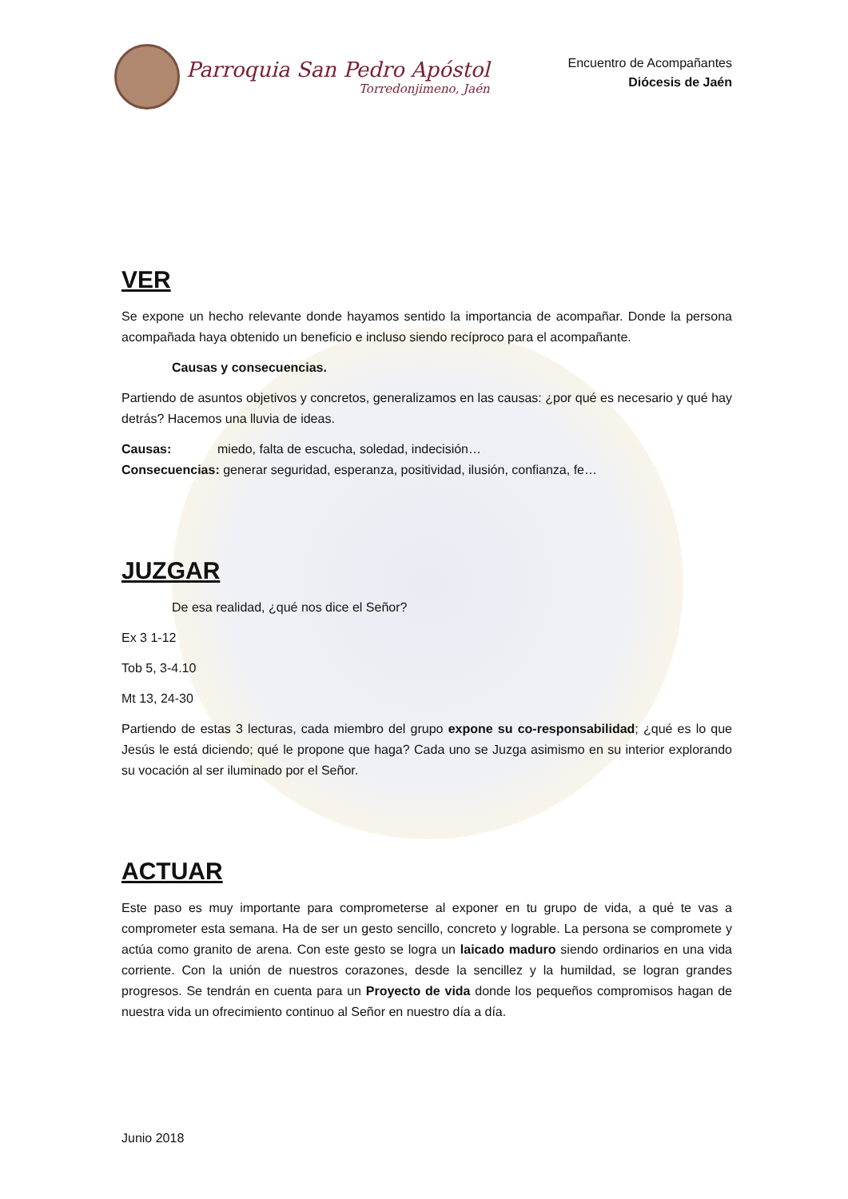Parroquia San Pedro Apóstol
Torredonjimeno, Jaén
Encuentro de Acompañantes
Diócesis de Jaén
VER
Se expone un hecho relevante donde hayamos sentido la importancia de acompañar. Donde la persona acompañada haya obtenido un beneficio e incluso siendo recíproco para el acompañante.
Causas y consecuencias.
Partiendo de asuntos objetivos y concretos, generalizamos en las causas: ¿por qué es necesario y qué hay detrás? Hacemos una lluvia de ideas.
Causas: miedo, falta de escucha, soledad, indecisión…
Consecuencias: generar seguridad, esperanza, positividad, ilusión, confianza, fe…
JUZGAR
De esa realidad, ¿qué nos dice el Señor?
Ex 3 1-12
Tob 5, 3-4.10
Mt 13, 24-30
Partiendo de estas 3 lecturas, cada miembro del grupo expone su co-responsabilidad; ¿qué es lo que Jesús le está diciendo; qué le propone que haga? Cada uno se Juzga asimismo en su interior explorando su vocación al ser iluminado por el Señor.
ACTUAR
Este paso es muy importante para comprometerse al exponer en tu grupo de vida, a qué te vas a comprometer esta semana. Ha de ser un gesto sencillo, concreto y lograble. La persona se compromete y actúa como granito de arena. Con este gesto se logra un laicado maduro siendo ordinarios en una vida corriente. Con la unión de nuestros corazones, desde la sencillez y la humildad, se logran grandes progresos. Se tendrán en cuenta para un Proyecto de vida donde los pequeños compromisos hagan de nuestra vida un ofrecimiento continuo al Señor en nuestro día a día.
Junio 2018